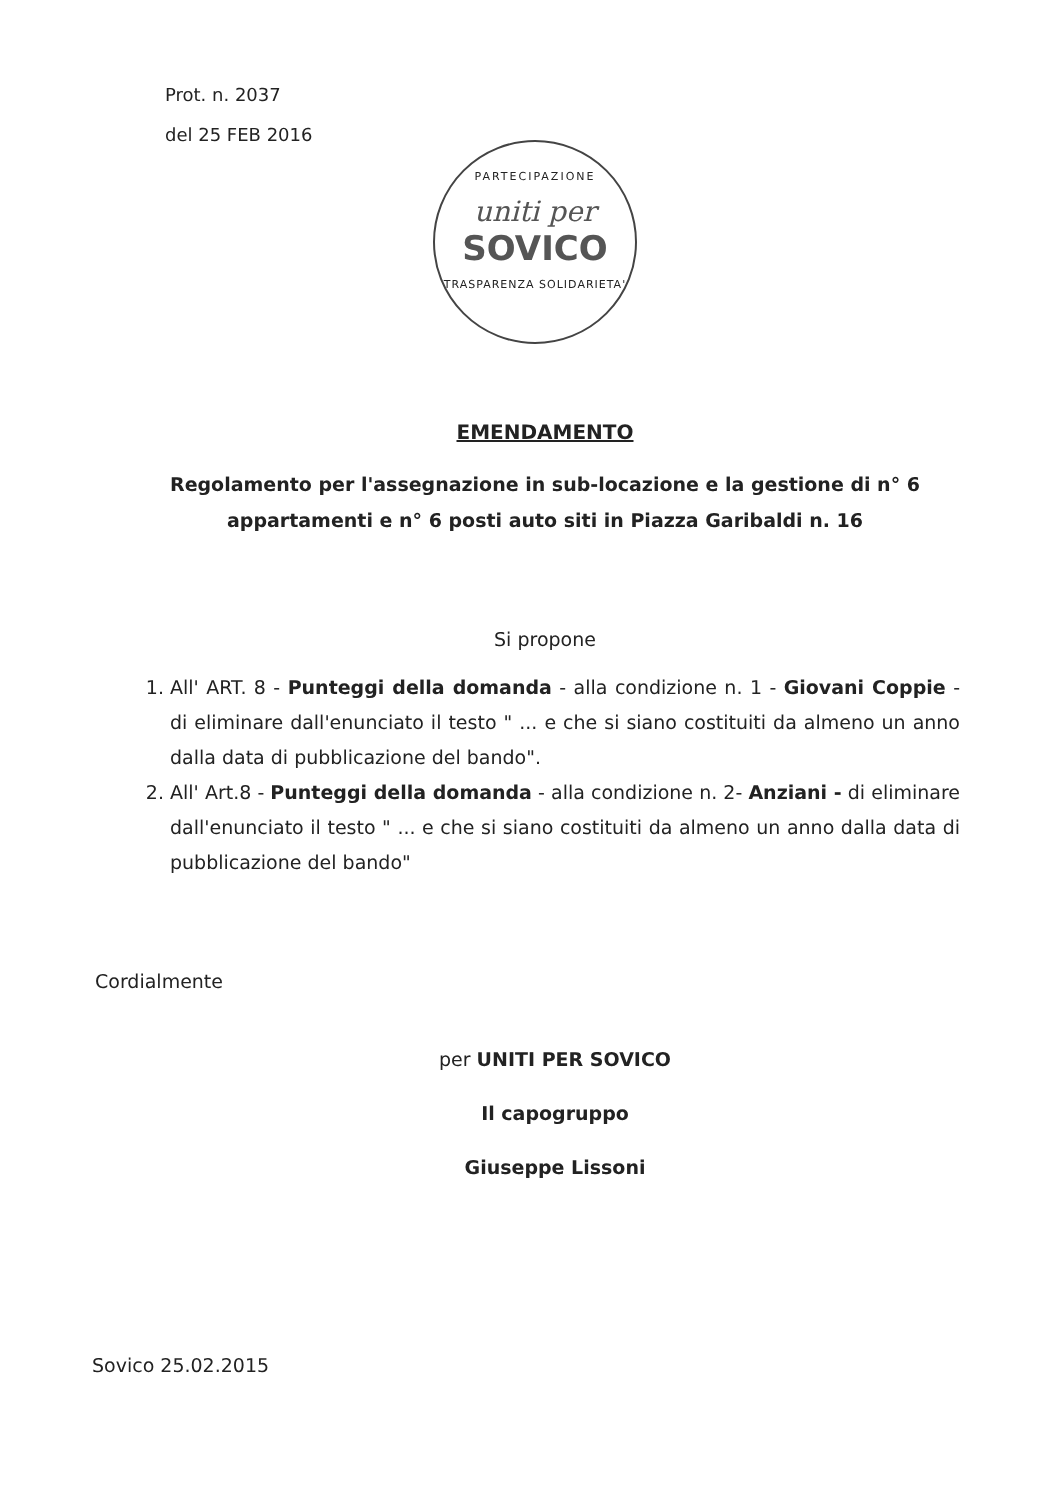Prot. n. 2037
del 25 FEB 2016
PARTECIPAZIONE
uniti per
SOVICO
TRASPARENZA SOLIDARIETA'
EMENDAMENTO
Regolamento per l'assegnazione in sub-locazione e la gestione di n° 6
appartamenti e n° 6 posti auto siti in Piazza Garibaldi n. 16
Si propone
1. All' ART. 8 - Punteggi della domanda - alla condizione n. 1 - Giovani Coppie - di eliminare dall'enunciato il testo " ... e che si siano costituiti da almeno un anno dalla data di pubblicazione del bando".
2. All' Art.8 - Punteggi della domanda - alla condizione n. 2- Anziani - di eliminare dall'enunciato il testo " ... e che si siano costituiti da almeno un anno dalla data di pubblicazione del bando"
Cordialmente
per UNITI PER SOVICO
Il capogruppo
Giuseppe Lissoni
Sovico 25.02.2015